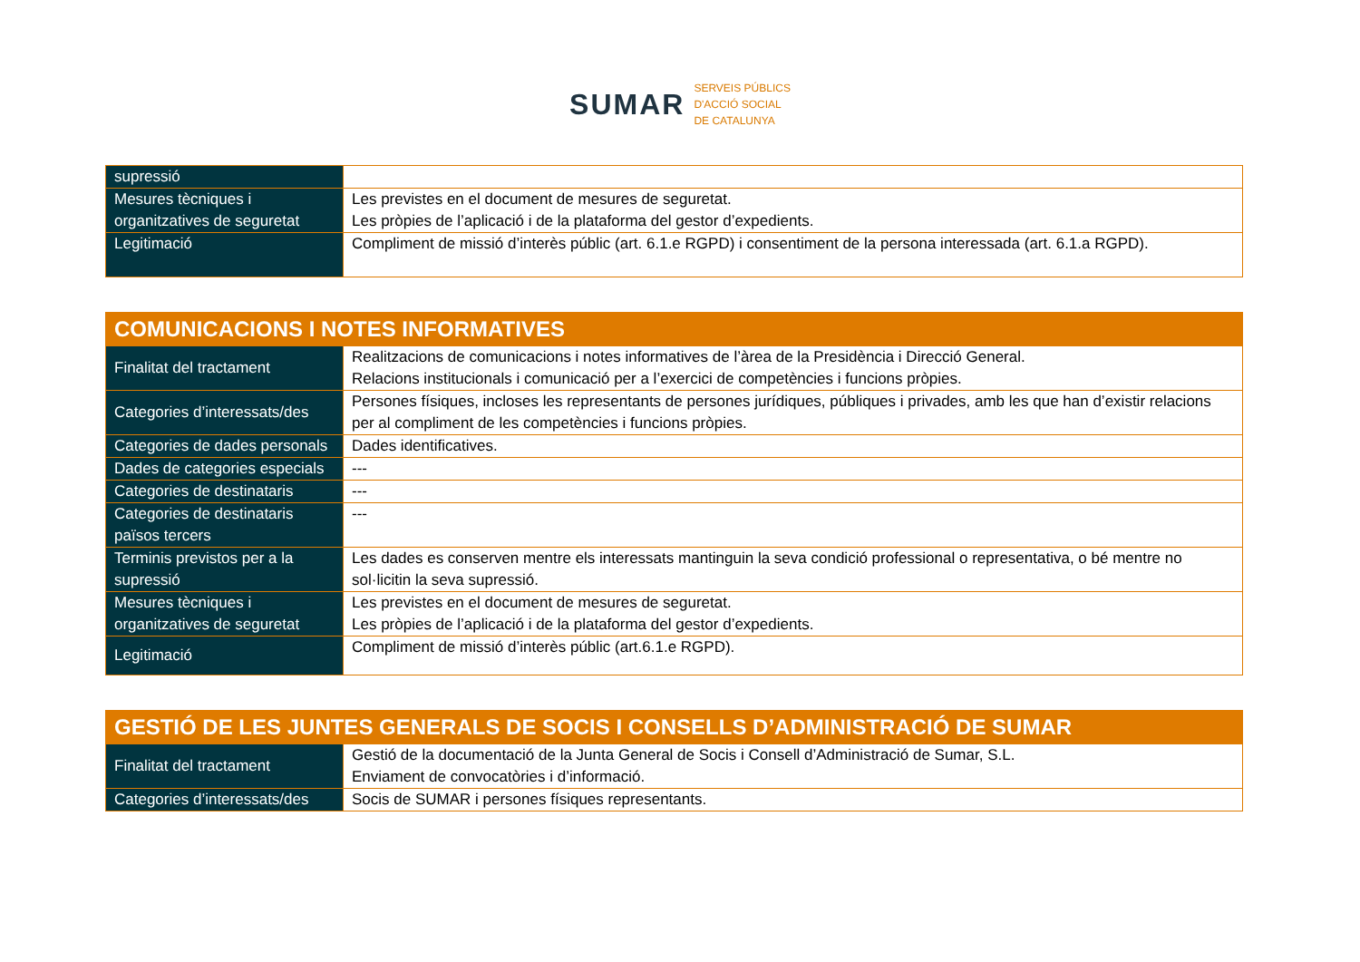SUMAR
SERVEIS PÚBLICS
D'ACCIÓ SOCIAL
DE CATALUNYA
| supressió | |
| Mesures tècniques i organitzatives de seguretat | Les previstes en el document de mesures de seguretat. Les pròpies de l’aplicació i de la plataforma del gestor d’expedients. |
| Legitimació | Compliment de missió d’interès públic (art. 6.1.e RGPD) i consentiment de la persona interessada (art. 6.1.a RGPD). |
| COMUNICACIONS I NOTES INFORMATIVES | |
| --- | --- |
| Finalitat del tractament | Realitzacions de comunicacions i notes informatives de l’àrea de la Presidència i Direcció General. Relacions institucionals i comunicació per a l’exercici de competències i funcions pròpies. |
| Categories d’interessats/des | Persones físiques, incloses les representants de persones jurídiques, públiques i privades, amb les que han d’existir relacions per al compliment de les competències i funcions pròpies. |
| Categories de dades personals | Dades identificatives. |
| Dades de categories especials | --- |
| Categories de destinataris | --- |
| Categories de destinataris països tercers | --- |
| Terminis previstos per a la supressió | Les dades es conserven mentre els interessats mantinguin la seva condició professional o representativa, o bé mentre no sol·licitin la seva supressió. |
| Mesures tècniques i organitzatives de seguretat | Les previstes en el document de mesures de seguretat. Les pròpies de l’aplicació i de la plataforma del gestor d’expedients. |
| Legitimació | Compliment de missió d’interès públic (art.6.1.e RGPD). |
| GESTIÓ DE LES JUNTES GENERALS DE SOCIS I CONSELLS D’ADMINISTRACIÓ DE SUMAR | |
| --- | --- |
| Finalitat del tractament | Gestió de la documentació de la Junta General de Socis i Consell d’Administració de Sumar, S.L. Enviament de convocatòries i d’informació. |
| Categories d’interessats/des | Socis de SUMAR i persones físiques representants. |